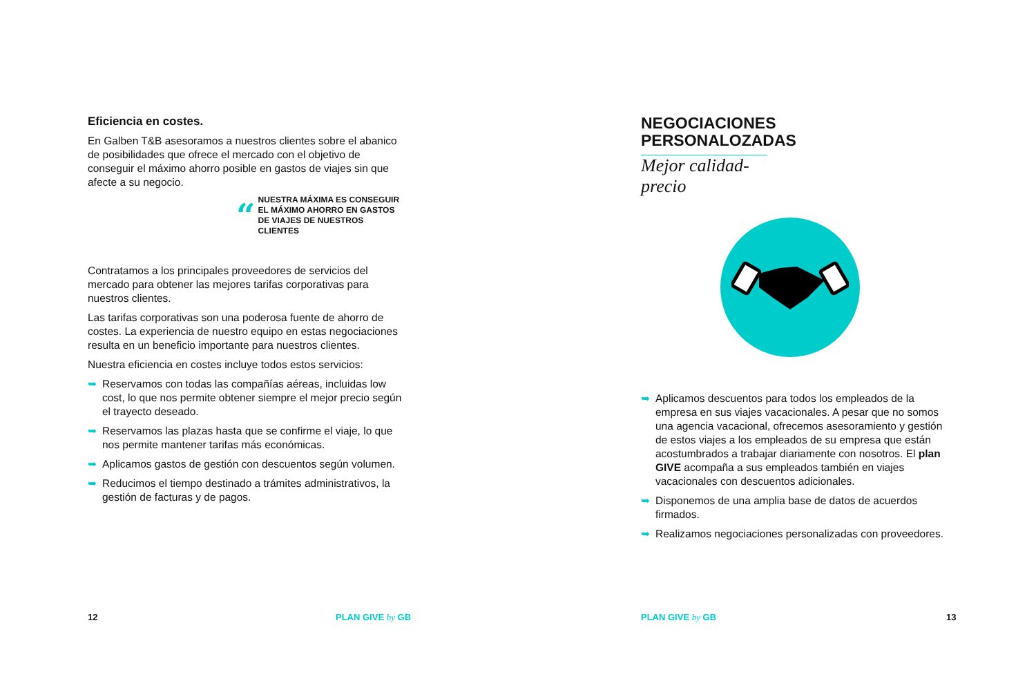Eficiencia en costes.
En Galben T&B asesoramos a nuestros clientes sobre el abanico de posibilidades que ofrece el mercado con el objetivo de conseguir el máximo ahorro posible en gastos de viajes sin que afecte a su negocio.
“NUESTRA MÁXIMA ES CONSEGUIR
EL MÁXIMO AHORRO EN GASTOS
DE VIAJES DE NUESTROS CLIENTES
Contratamos a los principales proveedores de servicios del mercado para obtener las mejores tarifas corporativas para nuestros clientes.
Las tarifas corporativas son una poderosa fuente de ahorro de costes. La experiencia de nuestro equipo en estas negociaciones resulta en un beneficio importante para nuestros clientes.
Nuestra eficiencia en costes incluye todos estos servicios:
➥ Reservamos con todas las compañías aéreas, incluidas low cost, lo que nos permite obtener siempre el mejor precio según el trayecto deseado.
➥ Reservamos las plazas hasta que se confirme el viaje, lo que nos permite mantener tarifas más económicas.
➥ Aplicamos gastos de gestión con descuentos según volumen.
➥ Reducimos el tiempo destinado a trámites administrativos, la gestión de facturas y de pagos.
12 PLAN GIVE by GB
NEGOCIACIONES
PERSONALOZADAS
Mejor calidad-precio
➥ Aplicamos descuentos para todos los empleados de la empresa en sus viajes vacacionales. A pesar que no somos una agencia vacacional, ofrecemos asesoramiento y gestión de estos viajes a los empleados de su empresa que están acostumbrados a trabajar diariamente con nosotros. El plan GIVE acompaña a sus empleados también en viajes vacacionales con descuentos adicionales.
➥ Disponemos de una amplia base de datos de acuerdos firmados.
➥ Realizamos negociaciones personalizadas con proveedores.
PLAN GIVE by GB 13